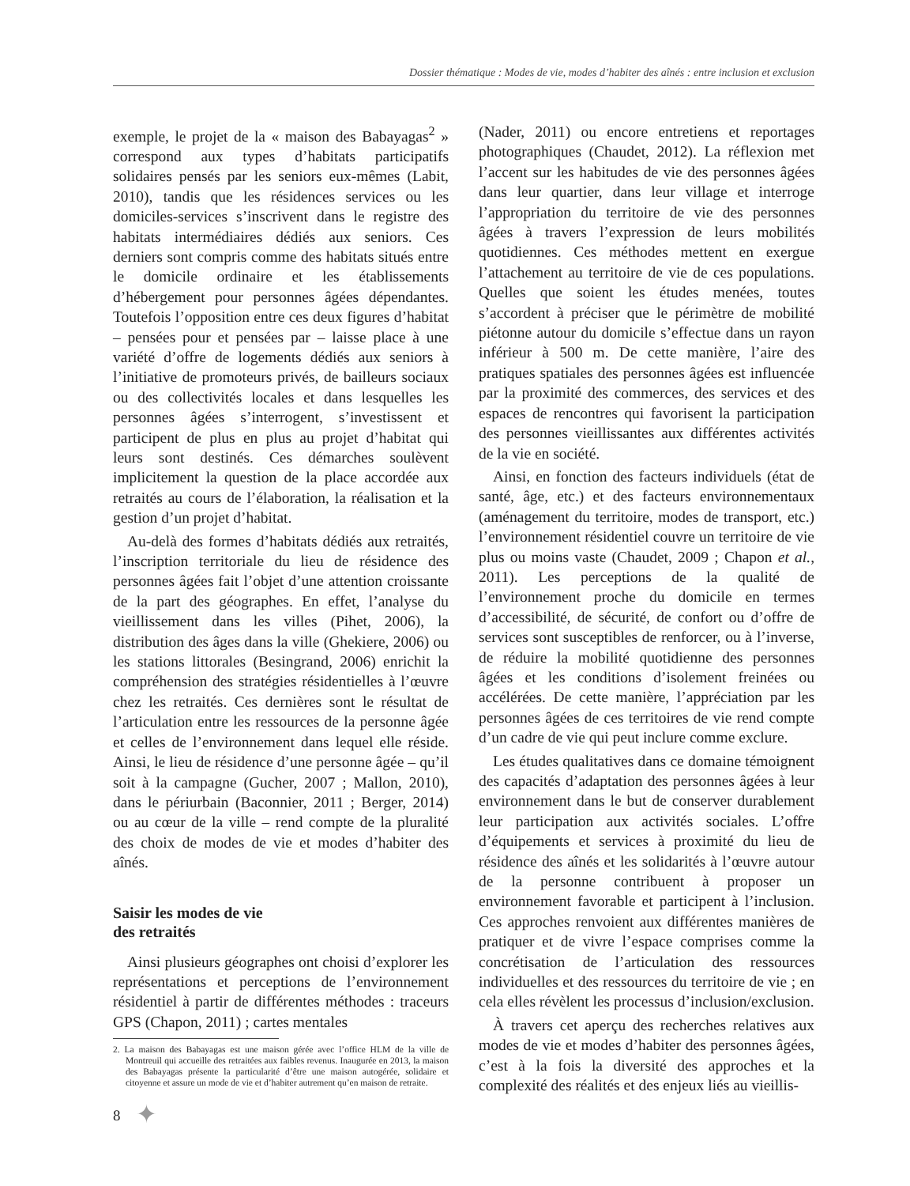Dossier thématique : Modes de vie, modes d’habiter des aînés : entre inclusion et exclusion
exemple, le projet de la « maison des Babayagas<sup>2</sup> » correspond aux types d’habitats participatifs solidaires pensés par les seniors eux-mêmes (Labit, 2010), tandis que les résidences services ou les domiciles-services s’inscrivent dans le registre des habitats intermédiaires dédiés aux seniors. Ces derniers sont compris comme des habitats situés entre le domicile ordinaire et les établissements d’hébergement pour personnes âgées dépendantes. Toutefois l’opposition entre ces deux figures d’habitat – pensées pour et pensées par – laisse place à une variété d’offre de logements dédiés aux seniors à l’initiative de promoteurs privés, de bailleurs sociaux ou des collectivités locales et dans lesquelles les personnes âgées s’interrogent, s’investissent et participent de plus en plus au projet d’habitat qui leurs sont destinés. Ces démarches soulèvent implicitement la question de la place accordée aux retraités au cours de l’élaboration, la réalisation et la gestion d’un projet d’habitat.
Au-delà des formes d’habitats dédiés aux retraités, l’inscription territoriale du lieu de résidence des personnes âgées fait l’objet d’une attention croissante de la part des géographes. En effet, l’analyse du vieillissement dans les villes (Pihet, 2006), la distribution des âges dans la ville (Ghekiere, 2006) ou les stations littorales (Besingrand, 2006) enrichit la compréhension des stratégies résidentielles à l’œuvre chez les retraités. Ces dernières sont le résultat de l’articulation entre les ressources de la personne âgée et celles de l’environnement dans lequel elle réside. Ainsi, le lieu de résidence d’une personne âgée – qu’il soit à la campagne (Gucher, 2007 ; Mallon, 2010), dans le périurbain (Baconnier, 2011 ; Berger, 2014) ou au cœur de la ville – rend compte de la pluralité des choix de modes de vie et modes d’habiter des aînés.
Saisir les modes de vie
des retraités
Ainsi plusieurs géographes ont choisi d’explorer les représentations et perceptions de l’environnement résidentiel à partir de différentes méthodes : traceurs GPS (Chapon, 2011) ; cartes mentales
2. La maison des Babayagas est une maison gérée avec l’office HLM de la ville de Montreuil qui accueille des retraitées aux faibles revenus. Inaugurée en 2013, la maison des Babayagas présente la particularité d’être une maison autogérée, solidaire et citoyenne et assure un mode de vie et d’habiter autrement qu’en maison de retraite.
(Nader, 2011) ou encore entretiens et reportages photographiques (Chaudet, 2012). La réflexion met l’accent sur les habitudes de vie des personnes âgées dans leur quartier, dans leur village et interroge l’appropriation du territoire de vie des personnes âgées à travers l’expression de leurs mobilités quotidiennes. Ces méthodes mettent en exergue l’attachement au territoire de vie de ces populations. Quelles que soient les études menées, toutes s’accordent à préciser que le périmètre de mobilité piétonne autour du domicile s’effectue dans un rayon inférieur à 500 m. De cette manière, l’aire des pratiques spatiales des personnes âgées est influencée par la proximité des commerces, des services et des espaces de rencontres qui favorisent la participation des personnes vieillissantes aux différentes activités de la vie en société.
Ainsi, en fonction des facteurs individuels (état de santé, âge, etc.) et des facteurs environnementaux (aménagement du territoire, modes de transport, etc.) l’environnement résidentiel couvre un territoire de vie plus ou moins vaste (Chaudet, 2009 ; Chapon et al., 2011). Les perceptions de la qualité de l’environnement proche du domicile en termes d’accessibilité, de sécurité, de confort ou d’offre de services sont susceptibles de renforcer, ou à l’inverse, de réduire la mobilité quotidienne des personnes âgées et les conditions d’isolement freinées ou accélérées. De cette manière, l’appréciation par les personnes âgées de ces territoires de vie rend compte d’un cadre de vie qui peut inclure comme exclure.
Les études qualitatives dans ce domaine témoignent des capacités d’adaptation des personnes âgées à leur environnement dans le but de conserver durablement leur participation aux activités sociales. L’offre d’équipements et services à proximité du lieu de résidence des aînés et les solidarités à l’œuvre autour de la personne contribuent à proposer un environnement favorable et participent à l’inclusion. Ces approches renvoient aux différentes manières de pratiquer et de vivre l’espace comprises comme la concrétisation de l’articulation des ressources individuelles et des ressources du territoire de vie ; en cela elles révèlent les processus d’inclusion/exclusion.
À travers cet aperçu des recherches relatives aux modes de vie et modes d’habiter des personnes âgées, c’est à la fois la diversité des approches et la complexité des réalités et des enjeux liés au vieillis-
8 ✦